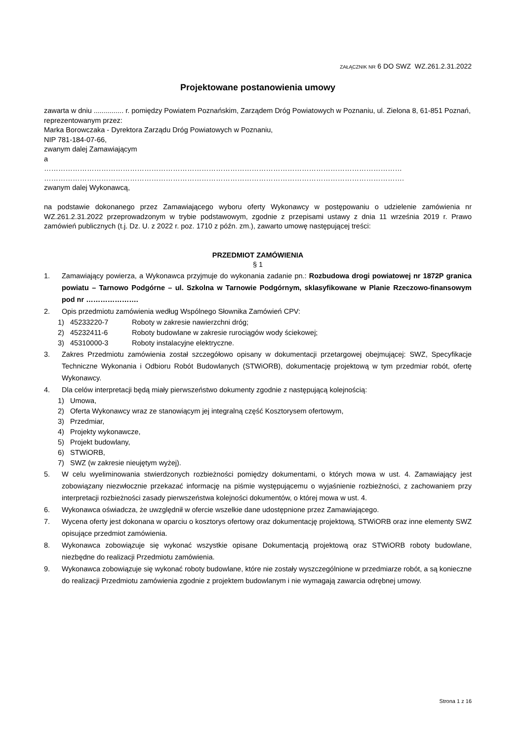ZAŁĄCZNIK NR 6 DO SWZ WZ.261.2.31.2022
Projektowane postanowienia umowy
zawarta w dniu ............... r. pomiędzy Powiatem Poznańskim, Zarządem Dróg Powiatowych w Poznaniu, ul. Zielona 8, 61-851 Poznań,
reprezentowanym przez:
Marka Borowczaka - Dyrektora Zarządu Dróg Powiatowych w Poznaniu,
NIP 781-184-07-66,
zwanym dalej Zamawiającym
a
……………………………………………………………………………………………………………………………………
…………………………………………………………………………………………………………………………………….
zwanym dalej Wykonawcą,
na podstawie dokonanego przez Zamawiającego wyboru oferty Wykonawcy w postępowaniu o udzielenie zamówienia nr WZ.261.2.31.2022 przeprowadzonym w trybie podstawowym, zgodnie z przepisami ustawy z dnia 11 września 2019 r. Prawo zamówień publicznych (t.j. Dz. U. z 2022 r. poz. 1710 z późn. zm.), zawarto umowę następującej treści:
PRZEDMIOT ZAMÓWIENIA
§ 1
1. Zamawiający powierza, a Wykonawca przyjmuje do wykonania zadanie pn.: Rozbudowa drogi powiatowej nr 1872P granica powiatu – Tarnowo Podgórne – ul. Szkolna w Tarnowie Podgórnym, sklasyfikowane w Planie Rzeczowo-finansowym pod nr ………………….
2. Opis przedmiotu zamówienia według Wspólnego Słownika Zamówień CPV:
1) 45233220-7 Roboty w zakresie nawierzchni dróg;
2) 45232411-6 Roboty budowlane w zakresie rurociągów wody ściekowej;
3) 45310000-3 Roboty instalacyjne elektryczne.
3. Zakres Przedmiotu zamówienia został szczegółowo opisany w dokumentacji przetargowej obejmującej: SWZ, Specyfikacje Techniczne Wykonania i Odbioru Robót Budowlanych (STWiORB), dokumentację projektową w tym przedmiar robót, ofertę Wykonawcy.
4. Dla celów interpretacji będą miały pierwszeństwo dokumenty zgodnie z następującą kolejnością:
1) Umowa,
2) Oferta Wykonawcy wraz ze stanowiącym jej integralną część Kosztorysem ofertowym,
3) Przedmiar,
4) Projekty wykonawcze,
5) Projekt budowlany,
6) STWiORB,
7) SWZ (w zakresie nieujętym wyżej).
5. W celu wyeliminowania stwierdzonych rozbieżności pomiędzy dokumentami, o których mowa w ust. 4. Zamawiający jest zobowiązany niezwłocznie przekazać informację na piśmie występującemu o wyjaśnienie rozbieżności, z zachowaniem przy interpretacji rozbieżności zasady pierwszeństwa kolejności dokumentów, o której mowa w ust. 4.
6. Wykonawca oświadcza, że uwzględnił w ofercie wszelkie dane udostępnione przez Zamawiającego.
7. Wycena oferty jest dokonana w oparciu o kosztorys ofertowy oraz dokumentację projektową, STWiORB oraz inne elementy SWZ opisujące przedmiot zamówienia.
8. Wykonawca zobowiązuje się wykonać wszystkie opisane Dokumentacją projektową oraz STWiORB roboty budowlane, niezbędne do realizacji Przedmiotu zamówienia.
9. Wykonawca zobowiązuje się wykonać roboty budowlane, które nie zostały wyszczególnione w przedmiarze robót, a są konieczne do realizacji Przedmiotu zamówienia zgodnie z projektem budowlanym i nie wymagają zawarcia odrębnej umowy.
Strona 1 z 16